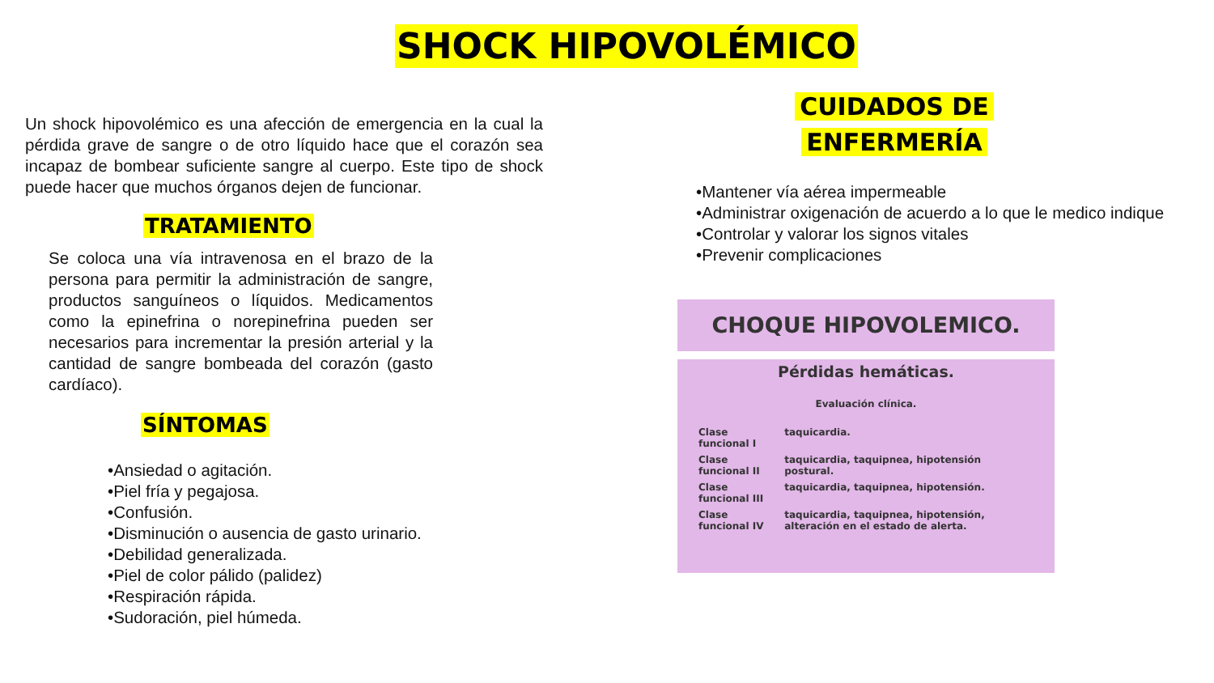SHOCK HIPOVOLÉMICO
Un shock hipovolémico es una afección de emergencia en la cual la pérdida grave de sangre o de otro líquido hace que el corazón sea incapaz de bombear suficiente sangre al cuerpo. Este tipo de shock puede hacer que muchos órganos dejen de funcionar.
TRATAMIENTO
Se coloca una vía intravenosa en el brazo de la persona para permitir la administración de sangre, productos sanguíneos o líquidos. Medicamentos como la epinefrina o norepinefrina pueden ser necesarios para incrementar la presión arterial y la cantidad de sangre bombeada del corazón (gasto cardíaco).
SÍNTOMAS
•Ansiedad o agitación.
•Piel fría y pegajosa.
•Confusión.
•Disminución o ausencia de gasto urinario.
•Debilidad generalizada.
•Piel de color pálido (palidez)
•Respiración rápida.
•Sudoración, piel húmeda.
CUIDADOS DE
ENFERMERÍA
•Mantener vía aérea impermeable
•Administrar oxigenación de acuerdo a lo que le medico indique
•Controlar y valorar los signos vitales
•Prevenir complicaciones
CHOQUE HIPOVOLEMICO.
Pérdidas hemáticas.
Evaluación clínica.
| Clase funcional I | taquicardia. |
| Clase funcional II | taquicardia, taquipnea, hipotensión postural. |
| Clase funcional III | taquicardia, taquipnea, hipotensión. |
| Clase funcional IV | taquicardia, taquipnea, hipotensión, alteración en el estado de alerta. |